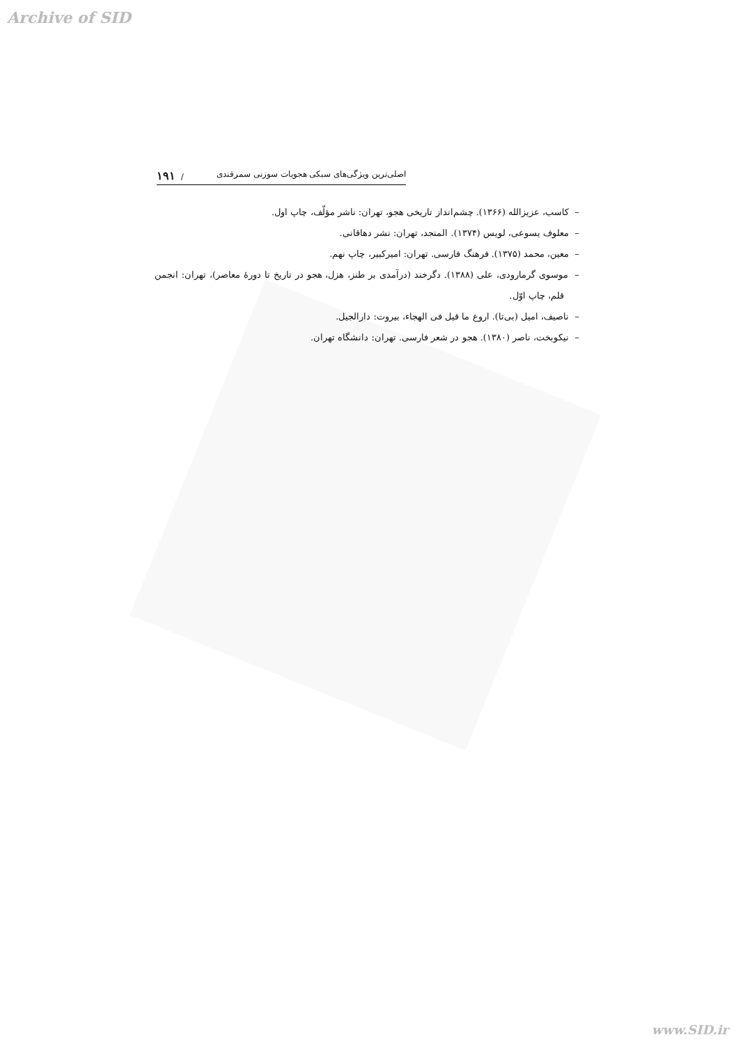Archive of SID
اصلی‌ترین ویژگی‌های سبکی هجویات سوزنی سمرقندی / ۱۹۱
– کاسب، عزیزالله (۱۳۶۶). چشم‌انداز تاریخی هجو، تهران: ناشر مؤلّف، چاپ اول.
– معلوف یسوعی، لویس (۱۳۷۴). المنجد، تهران: نشر دهاقانی.
– معین، محمد (۱۳۷۵). فرهنگ فارسی. تهران: امیرکبیر، چاپ نهم.
– موسوی گرمارودی، علی (۱۳۸۸). دگرخند (درآمدی بر طنز، هزل، هجو در تاریخ تا دورهٔ معاصر)، تهران: انجمن قلم، چاپ اوّل.
– ناصیف، امیل (بی‌تا). اروع ما قیل فی الهجاء، بیروت: دارالجیل.
– نیکوبخت، ناصر (۱۳۸۰). هجو در شعر فارسی. تهران: دانشگاه تهران.
www.SID.ir